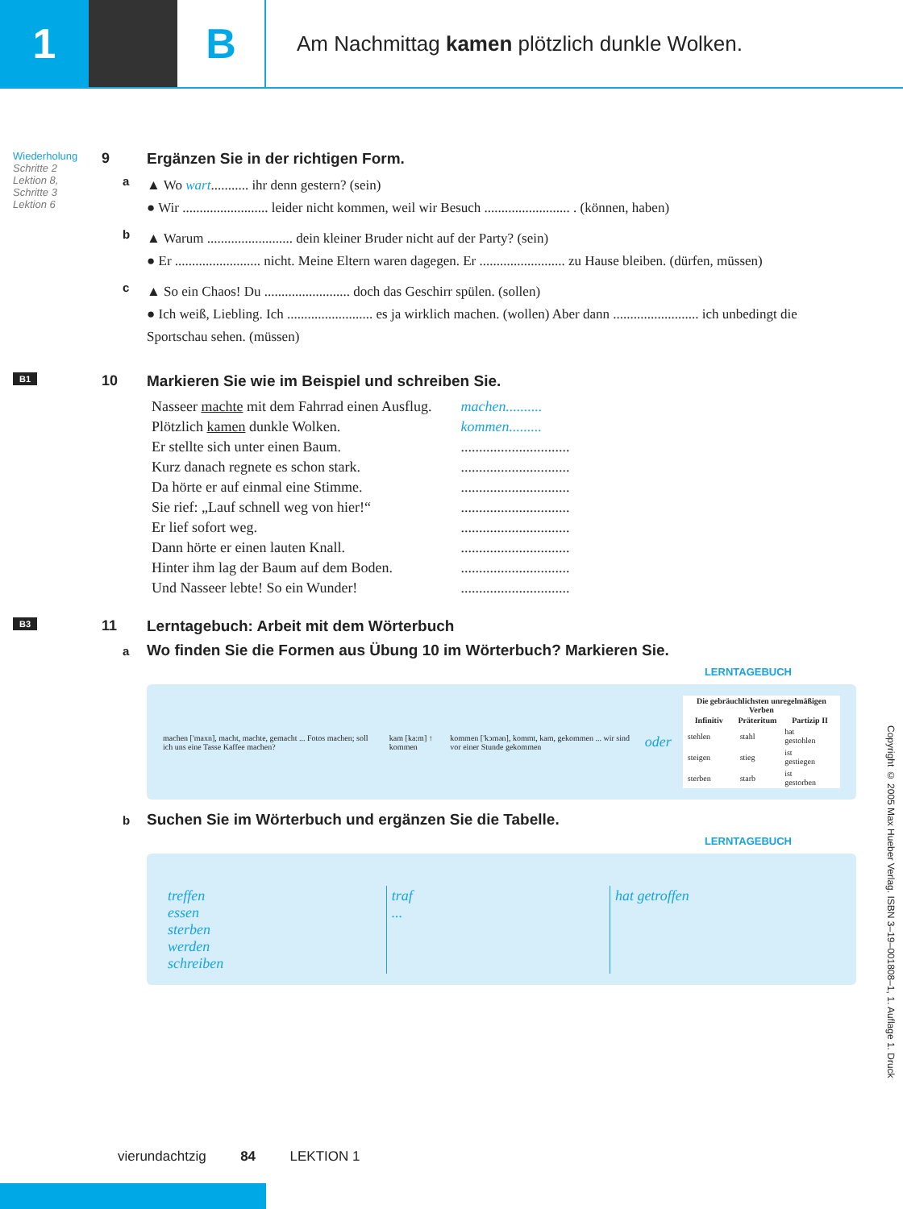1 B
Am Nachmittag kamen plötzlich dunkle Wolken.
Wiederholung
Schritte 2
Lektion 8,
Schritte 3
Lektion 6
9 Ergänzen Sie in der richtigen Form.
a ▲ Wo wart........... ihr denn gestern? (sein)
● Wir ......................... leider nicht kommen, weil wir Besuch ......................... . (können, haben)
b ▲ Warum ......................... dein kleiner Bruder nicht auf der Party? (sein)
● Er ......................... nicht. Meine Eltern waren dagegen. Er ......................... zu Hause bleiben. (dürfen, müssen)
c ▲ So ein Chaos! Du ......................... doch das Geschirr spülen. (sollen)
● Ich weiß, Liebling. Ich ......................... es ja wirklich machen. (wollen) Aber dann ......................... ich unbedingt die Sportschau sehen. (müssen)
B1
10 Markieren Sie wie im Beispiel und schreiben Sie.
| Nasseer machte mit dem Fahrrad einen Ausflug. | machen.......... |
| Plötzlich kamen dunkle Wolken. | kommen......... |
| Er stellte sich unter einen Baum. | .............................. |
| Kurz danach regnete es schon stark. | .............................. |
| Da hörte er auf einmal eine Stimme. | .............................. |
| Sie rief: „Lauf schnell weg von hier!“ | .............................. |
| Er lief sofort weg. | .............................. |
| Dann hörte er einen lauten Knall. | .............................. |
| Hinter ihm lag der Baum auf dem Boden. | .............................. |
| Und Nasseer lebte! So ein Wunder! | .............................. |
B3
11 Lerntagebuch: Arbeit mit dem Wörterbuch
a Wo finden Sie die Formen aus Übung 10 im Wörterbuch? Markieren Sie.
LERNTAGEBUCH
machen ['maxn], macht, machte, gemacht ... Fotos machen; soll ich uns eine Tasse Kaffee machen?
kam [ka:m] ↑ kommen
kommen ['kɔmən], kommt, kam, gekommen ... wir sind vor einer Stunde gekommen
oder
| Die gebräuchlichsten unregelmäßigen Verben | | |
| --- | --- | --- |
| Infinitiv | Präteritum | Partizip II |
| stehlen | stahl | hat gestohlen |
| steigen | stieg | ist gestiegen |
| sterben | starb | ist gestorben |
b Suchen Sie im Wörterbuch und ergänzen Sie die Tabelle.
LERNTAGEBUCH
| treffen essen sterben werden schreiben | traf ... | hat getroffen |
vierundachtzig 84 LEKTION 1
Copyright © 2005 Max Hueber Verlag. ISBN 3–19–001808–1, 1. Auflage 1. Druck